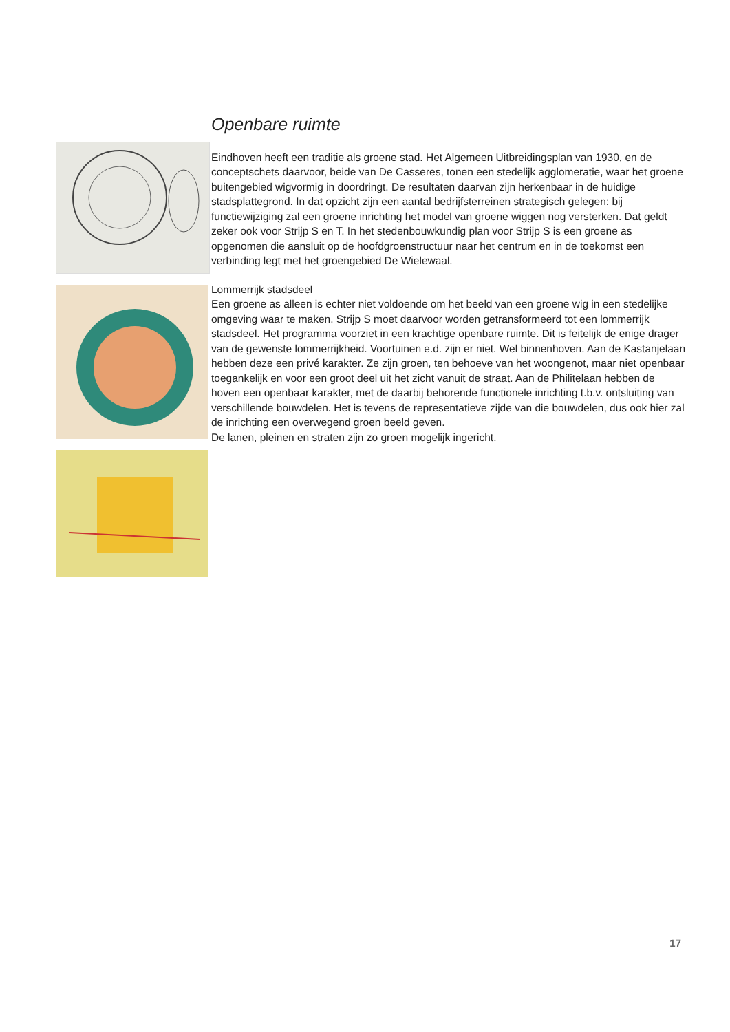Openbare ruimte
Eindhoven heeft een traditie als groene stad. Het Algemeen Uitbreidingsplan van 1930, en de conceptschets daarvoor, beide van De Casseres, tonen een stedelijk agglomeratie, waar het groene buitengebied wigvormig in doordringt. De resultaten daarvan zijn herkenbaar in de huidige stadsplattegrond. In dat opzicht zijn een aantal bedrijfsterreinen strategisch gelegen: bij functiewijziging zal een groene inrichting het model van groene wiggen nog versterken. Dat geldt zeker ook voor Strijp S en T. In het stedenbouwkundig plan voor Strijp S is een groene as opgenomen die aansluit op de hoofdgroenstructuur naar het centrum en in de toekomst een verbinding legt met het groengebied De Wielewaal.
Lommerrijk stadsdeel
Een groene as alleen is echter niet voldoende om het beeld van een groene wig in een stedelijke omgeving waar te maken. Strijp S moet daarvoor worden getransformeerd tot een lommerrijk stadsdeel. Het programma voorziet in een krachtige openbare ruimte. Dit is feitelijk de enige drager van de gewenste lommerrijkheid. Voortuinen e.d. zijn er niet. Wel binnenhoven. Aan de Kastanjelaan hebben deze een privé karakter. Ze zijn groen, ten behoeve van het woongenot, maar niet openbaar toegankelijk en voor een groot deel uit het zicht vanuit de straat. Aan de Philitelaan hebben de hoven een openbaar karakter, met de daarbij behorende functionele inrichting t.b.v. ontsluiting van verschillende bouwdelen. Het is tevens de representatieve zijde van die bouwdelen, dus ook hier zal de inrichting een overwegend groen beeld geven.
De lanen, pleinen en straten zijn zo groen mogelijk ingericht.
17